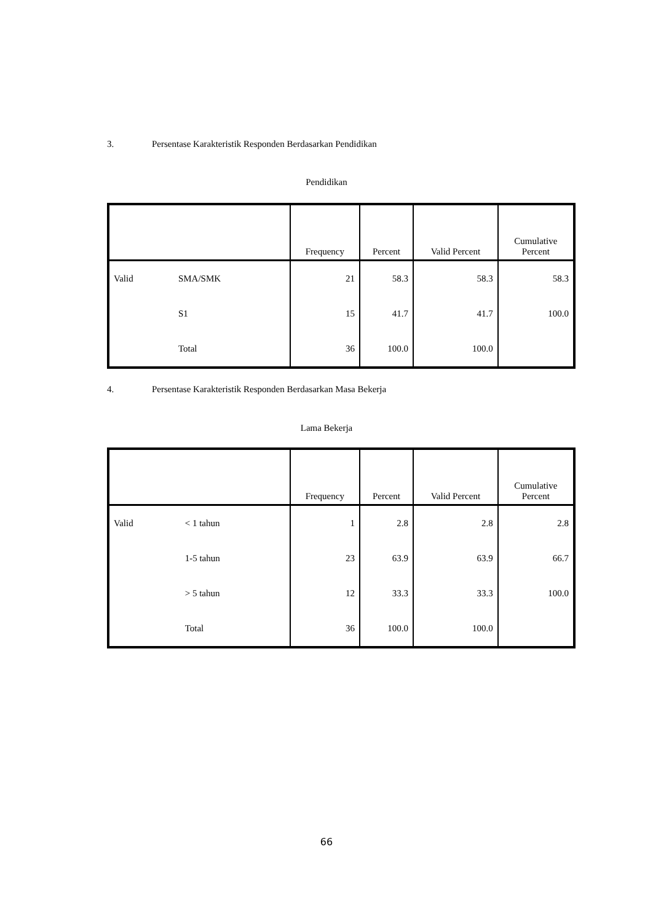3. Persentase Karakteristik Responden Berdasarkan Pendidikan
Pendidikan
| | | Frequency | Percent | Valid Percent | Cumulative Percent |
| --- | --- | --- | --- | --- | --- |
| Valid | SMA/SMK | 21 | 58.3 | 58.3 | 58.3 |
| | S1 | 15 | 41.7 | 41.7 | 100.0 |
| | Total | 36 | 100.0 | 100.0 | |
4. Persentase Karakteristik Responden Berdasarkan Masa Bekerja
Lama Bekerja
| | | Frequency | Percent | Valid Percent | Cumulative Percent |
| --- | --- | --- | --- | --- | --- |
| Valid | < 1 tahun | 1 | 2.8 | 2.8 | 2.8 |
| | 1-5 tahun | 23 | 63.9 | 63.9 | 66.7 |
| | > 5 tahun | 12 | 33.3 | 33.3 | 100.0 |
| | Total | 36 | 100.0 | 100.0 | |
66